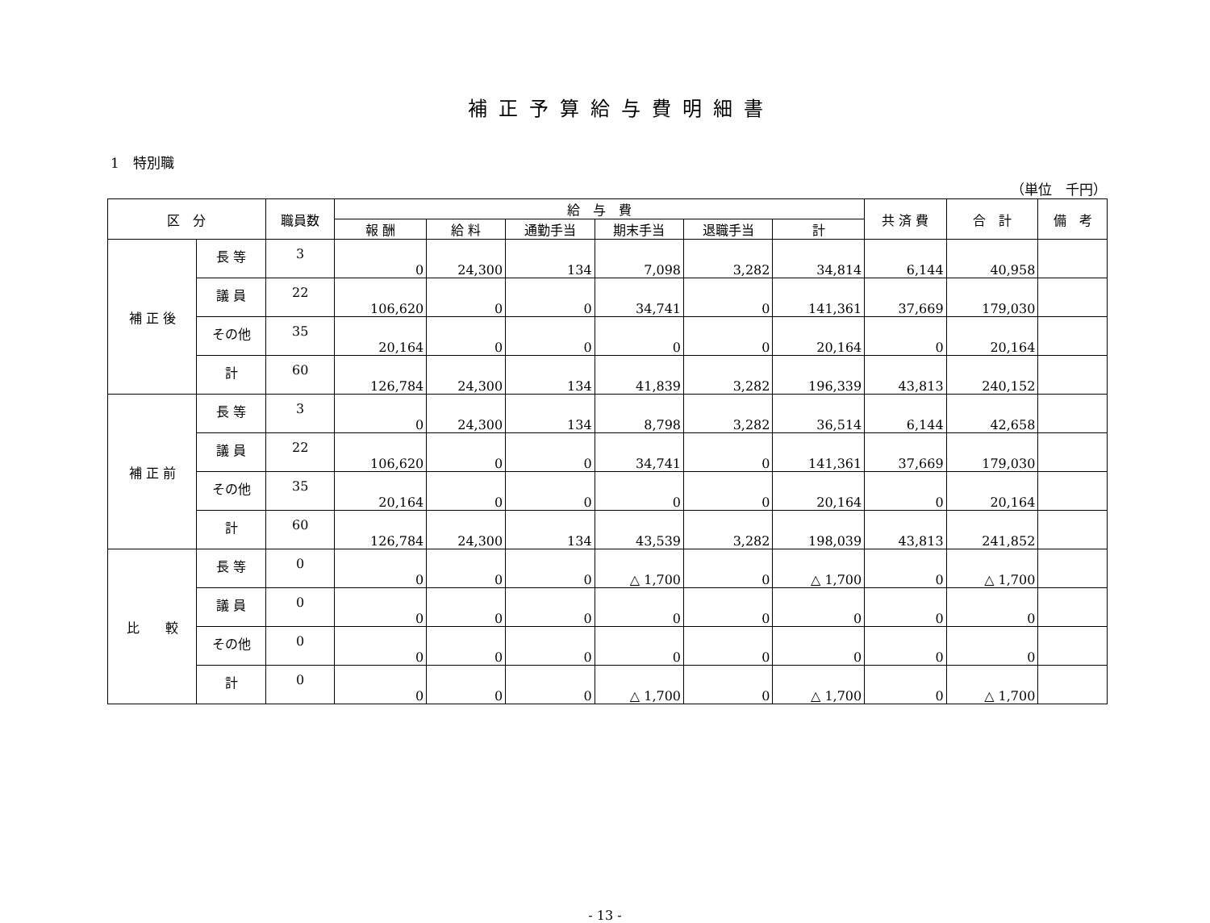補正予算給与費明細書
1　特別職
（単位　千円）
| 区 分 | | 職員数 | 給 与 費 | | | | | | 共 済 費 | 合 計 | 備 考 |
| --- | --- | --- | --- | --- | --- | --- | --- | --- | --- | --- | --- |
| | | | 報 酬 | 給 料 | 通勤手当 | 期末手当 | 退職手当 | 計 | | | |
| 補 正 後 | 長 等 | 3 | 0 | 24,300 | 134 | 7,098 | 3,282 | 34,814 | 6,144 | 40,958 | |
| | 議 員 | 22 | 106,620 | 0 | 0 | 34,741 | 0 | 141,361 | 37,669 | 179,030 | |
| | その他 | 35 | 20,164 | 0 | 0 | 0 | 0 | 20,164 | 0 | 20,164 | |
| | 計 | 60 | 126,784 | 24,300 | 134 | 41,839 | 3,282 | 196,339 | 43,813 | 240,152 | |
| 補 正 前 | 長 等 | 3 | 0 | 24,300 | 134 | 8,798 | 3,282 | 36,514 | 6,144 | 42,658 | |
| | 議 員 | 22 | 106,620 | 0 | 0 | 34,741 | 0 | 141,361 | 37,669 | 179,030 | |
| | その他 | 35 | 20,164 | 0 | 0 | 0 | 0 | 20,164 | 0 | 20,164 | |
| | 計 | 60 | 126,784 | 24,300 | 134 | 43,539 | 3,282 | 198,039 | 43,813 | 241,852 | |
| 比 較 | 長 等 | 0 | 0 | 0 | 0 | △ 1,700 | 0 | △ 1,700 | 0 | △ 1,700 | |
| | 議 員 | 0 | 0 | 0 | 0 | 0 | 0 | 0 | 0 | 0 | |
| | その他 | 0 | 0 | 0 | 0 | 0 | 0 | 0 | 0 | 0 | |
| | 計 | 0 | 0 | 0 | 0 | △ 1,700 | 0 | △ 1,700 | 0 | △ 1,700 | |
- 13 -